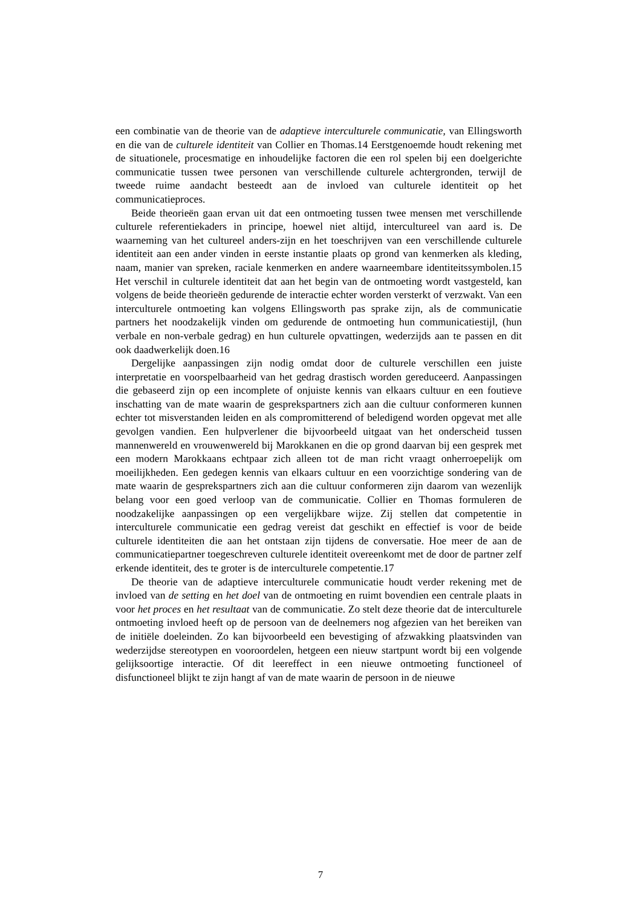een combinatie van de theorie van de adaptieve interculturele communicatie, van Ellingsworth en die van de culturele identiteit van Collier en Thomas.14 Eerstgenoemde houdt rekening met de situationele, procesmatige en inhoudelijke factoren die een rol spelen bij een doelgerichte communicatie tussen twee personen van verschillende culturele achtergronden, terwijl de tweede ruime aandacht besteedt aan de invloed van culturele identiteit op het communicatieproces.
Beide theorieën gaan ervan uit dat een ontmoeting tussen twee mensen met verschillende culturele referentiekaders in principe, hoewel niet altijd, intercultureel van aard is. De waarneming van het cultureel anders-zijn en het toeschrijven van een verschillende culturele identiteit aan een ander vinden in eerste instantie plaats op grond van kenmerken als kleding, naam, manier van spreken, raciale kenmerken en andere waarneembare identiteitssymbolen.15 Het verschil in culturele identiteit dat aan het begin van de ontmoeting wordt vastgesteld, kan volgens de beide theorieën gedurende de interactie echter worden versterkt of verzwakt. Van een interculturele ontmoeting kan volgens Ellingsworth pas sprake zijn, als de communicatie partners het noodzakelijk vinden om gedurende de ontmoeting hun communicatiestijl, (hun verbale en non-verbale gedrag) en hun culturele opvattingen, wederzijds aan te passen en dit ook daadwerkelijk doen.16
Dergelijke aanpassingen zijn nodig omdat door de culturele verschillen een juiste interpretatie en voorspelbaarheid van het gedrag drastisch worden gereduceerd. Aanpassingen die gebaseerd zijn op een incomplete of onjuiste kennis van elkaars cultuur en een foutieve inschatting van de mate waarin de gesprekspartners zich aan die cultuur conformeren kunnen echter tot misverstanden leiden en als compromitterend of beledigend worden opgevat met alle gevolgen vandien. Een hulpverlener die bijvoorbeeld uitgaat van het onderscheid tussen mannenwereld en vrouwenwereld bij Marokkanen en die op grond daarvan bij een gesprek met een modern Marokkaans echtpaar zich alleen tot de man richt vraagt onherroepelijk om moeilijkheden. Een gedegen kennis van elkaars cultuur en een voorzichtige sondering van de mate waarin de gesprekspartners zich aan die cultuur conformeren zijn daarom van wezenlijk belang voor een goed verloop van de communicatie. Collier en Thomas formuleren de noodzakelijke aanpassingen op een vergelijkbare wijze. Zij stellen dat competentie in interculturele communicatie een gedrag vereist dat geschikt en effectief is voor de beide culturele identiteiten die aan het ontstaan zijn tijdens de conversatie. Hoe meer de aan de communicatiepartner toegeschreven culturele identiteit overeenkomt met de door de partner zelf erkende identiteit, des te groter is de interculturele competentie.17
De theorie van de adaptieve interculturele communicatie houdt verder rekening met de invloed van de setting en het doel van de ontmoeting en ruimt bovendien een centrale plaats in voor het proces en het resultaat van de communicatie. Zo stelt deze theorie dat de interculturele ontmoeting invloed heeft op de persoon van de deelnemers nog afgezien van het bereiken van de initiële doeleinden. Zo kan bijvoorbeeld een bevestiging of afzwakking plaatsvinden van wederzijdse stereotypen en vooroordelen, hetgeen een nieuw startpunt wordt bij een volgende gelijksoortige interactie. Of dit leereffect in een nieuwe ontmoeting functioneel of disfunctioneel blijkt te zijn hangt af van de mate waarin de persoon in de nieuwe
7